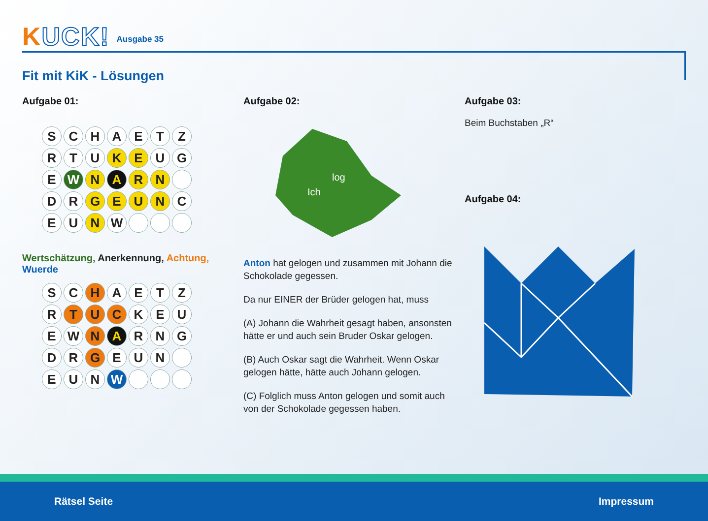KUCK!
Ausgabe 35
Fit mit KiK - Lösungen
Aufgabe 01:
SCHAETZ RTU K E U G E W N A R N D R GEUN C E U N W
Wertschätzung, Anerkennung, Achtung, Wuerde
SC H AETZ R T U C KEU EW N A RNG DR G EUN EUN W
Aufgabe 02:
Ich
log
Anton hat gelogen und zusammen mit Johann die Schokolade gegessen.
Da nur EINER der Brüder gelogen hat, muss
(A) Johann die Wahrheit gesagt haben, anson­sten hätte er und auch sein Bruder Oskar ge­logen.
(B) Auch Oskar sagt die Wahrheit. Wenn Oskar gelogen hätte, hätte auch Johann gelogen.
(C) Folglich muss Anton gelogen und somit auch von der Schokolade gegessen haben.
Aufgabe 03:
Beim Buchstaben „R“
Aufgabe 04:
Rätsel Seite Impressum